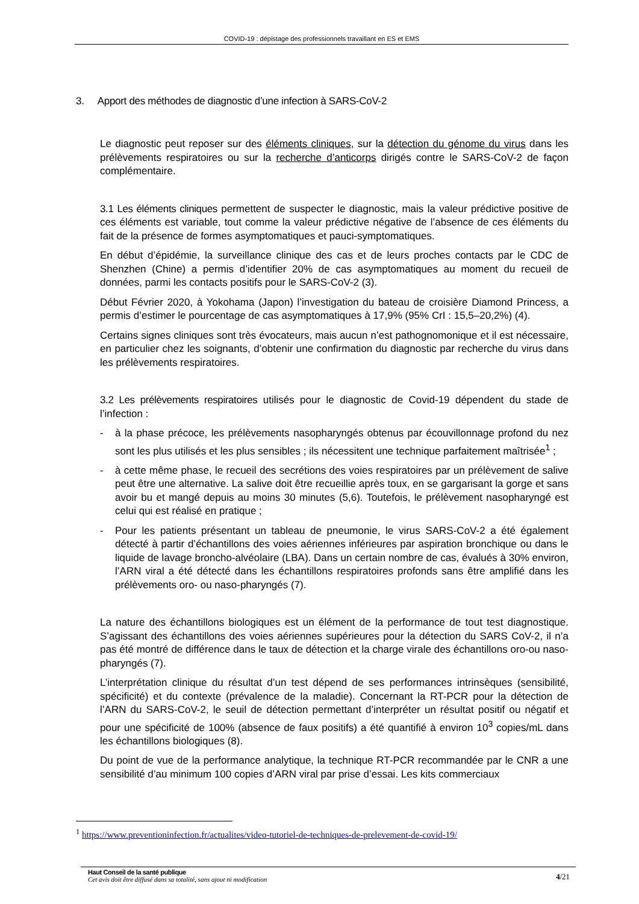COVID-19 : dépistage des professionnels travaillant en ES et EMS
3. Apport des méthodes de diagnostic d’une infection à SARS-CoV-2
Le diagnostic peut reposer sur des éléments cliniques, sur la détection du génome du virus dans les prélèvements respiratoires ou sur la recherche d’anticorps dirigés contre le SARS-CoV-2 de façon complémentaire.
3.1 Les éléments cliniques permettent de suspecter le diagnostic, mais la valeur prédictive positive de ces éléments est variable, tout comme la valeur prédictive négative de l’absence de ces éléments du fait de la présence de formes asymptomatiques et pauci-symptomatiques.
En début d’épidémie, la surveillance clinique des cas et de leurs proches contacts par le CDC de Shenzhen (Chine) a permis d’identifier 20% de cas asymptomatiques au moment du recueil de données, parmi les contacts positifs pour le SARS-CoV-2 (3).
Début Février 2020, à Yokohama (Japon) l’investigation du bateau de croisière Diamond Princess, a permis d’estimer le pourcentage de cas asymptomatiques à 17,9% (95% CrI : 15,5–20,2%) (4).
Certains signes cliniques sont très évocateurs, mais aucun n’est pathognomonique et il est nécessaire, en particulier chez les soignants, d’obtenir une confirmation du diagnostic par recherche du virus dans les prélèvements respiratoires.
3.2 Les prélèvements respiratoires utilisés pour le diagnostic de Covid-19 dépendent du stade de l’infection :
- à la phase précoce, les prélèvements nasopharyngés obtenus par écouvillonnage profond du nez sont les plus utilisés et les plus sensibles ; ils nécessitent une technique parfaitement maîtrisée<sup>1</sup> ;
- à cette même phase, le recueil des secrétions des voies respiratoires par un prélèvement de salive peut être une alternative. La salive doit être recueillie après toux, en se gargarisant la gorge et sans avoir bu et mangé depuis au moins 30 minutes (5,6). Toutefois, le prélèvement nasopharyngé est celui qui est réalisé en pratique ;
- Pour les patients présentant un tableau de pneumonie, le virus SARS-CoV-2 a été également détecté à partir d’échantillons des voies aériennes inférieures par aspiration bronchique ou dans le liquide de lavage broncho-alvéolaire (LBA). Dans un certain nombre de cas, évalués à 30% environ, l’ARN viral a été détecté dans les échantillons respiratoires profonds sans être amplifié dans les prélèvements oro- ou naso-pharyngés (7).
La nature des échantillons biologiques est un élément de la performance de tout test diagnostique. S’agissant des échantillons des voies aériennes supérieures pour la détection du SARS CoV-2, il n’a pas été montré de différence dans le taux de détection et la charge virale des échantillons oro-ou naso-pharyngés (7).
L’interprétation clinique du résultat d’un test dépend de ses performances intrinsèques (sensibilité, spécificité) et du contexte (prévalence de la maladie). Concernant la RT-PCR pour la détection de l’ARN du SARS-CoV-2, le seuil de détection permettant d’interpréter un résultat positif ou négatif et pour une spécificité de 100% (absence de faux positifs) a été quantifié à environ 10<sup>3</sup> copies/mL dans les échantillons biologiques (8).
Du point de vue de la performance analytique, la technique RT-PCR recommandée par le CNR a une sensibilité d’au minimum 100 copies d’ARN viral par prise d’essai. Les kits commerciaux
<sup>1</sup> https://www.preventioninfection.fr/actualites/video-tutoriel-de-techniques-de-prelevement-de-covid-19/
Haut Conseil de la santé publique
Cet avis doit être diffusé dans sa totalité, sans ajout ni modification
4/21